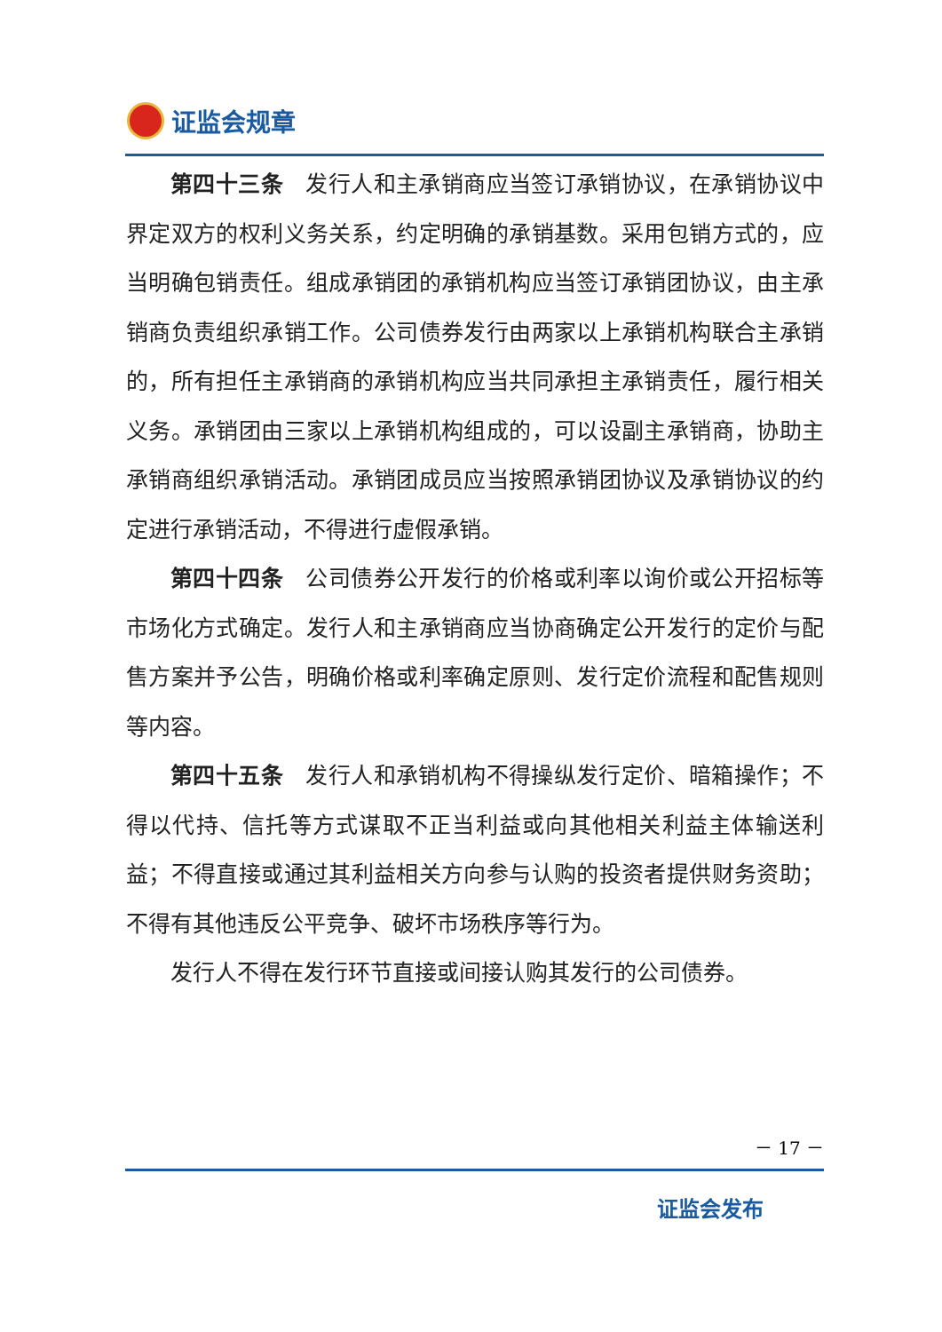证监会规章
第四十三条　发行人和主承销商应当签订承销协议，在承销协议中界定双方的权利义务关系，约定明确的承销基数。采用包销方式的，应当明确包销责任。组成承销团的承销机构应当签订承销团协议，由主承销商负责组织承销工作。公司债券发行由两家以上承销机构联合主承销的，所有担任主承销商的承销机构应当共同承担主承销责任，履行相关义务。承销团由三家以上承销机构组成的，可以设副主承销商，协助主承销商组织承销活动。承销团成员应当按照承销团协议及承销协议的约定进行承销活动，不得进行虚假承销。
第四十四条　公司债券公开发行的价格或利率以询价或公开招标等市场化方式确定。发行人和主承销商应当协商确定公开发行的定价与配售方案并予公告，明确价格或利率确定原则、发行定价流程和配售规则等内容。
第四十五条　发行人和承销机构不得操纵发行定价、暗箱操作；不得以代持、信托等方式谋取不正当利益或向其他相关利益主体输送利益；不得直接或通过其利益相关方向参与认购的投资者提供财务资助；不得有其他违反公平竞争、破坏市场秩序等行为。
发行人不得在发行环节直接或间接认购其发行的公司债券。
－ 17 －
证监会发布